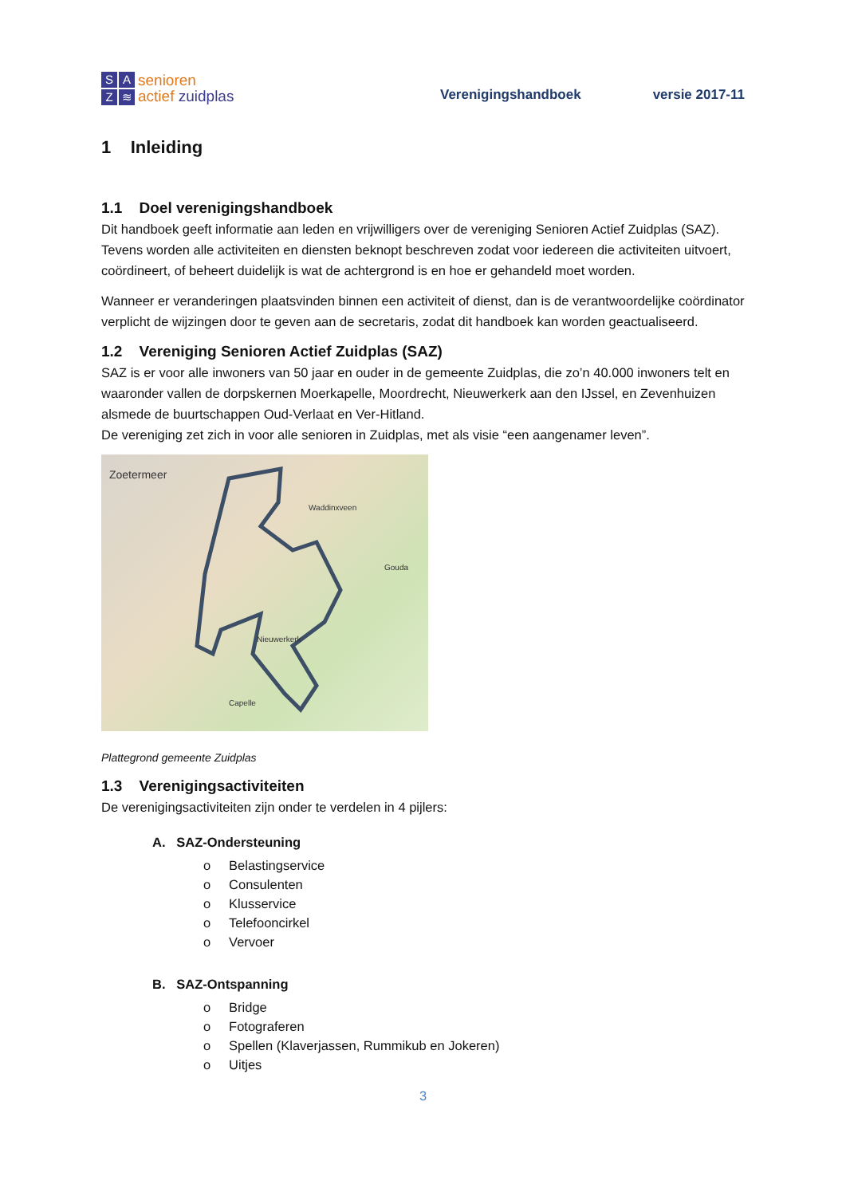SAZ ≋
senioren
actief zuidplas
Verenigingshandboek
versie 2017-11
1 Inleiding
1.1 Doel verenigingshandboek
Dit handboek geeft informatie aan leden en vrijwilligers over de vereniging Senioren Actief Zuidplas (SAZ). Tevens worden alle activiteiten en diensten beknopt beschreven zodat voor iedereen die activiteiten uitvoert, coördineert, of beheert duidelijk is wat de achtergrond is en hoe er gehandeld moet worden.
Wanneer er veranderingen plaatsvinden binnen een activiteit of dienst, dan is de verantwoordelijke coördinator verplicht de wijzingen door te geven aan de secretaris, zodat dit handboek kan worden geactualiseerd.
1.2 Vereniging Senioren Actief Zuidplas (SAZ)
SAZ is er voor alle inwoners van 50 jaar en ouder in de gemeente Zuidplas, die zo’n 40.000 inwoners telt en waaronder vallen de dorpskernen Moerkapelle, Moordrecht, Nieuwerkerk aan den IJssel, en Zevenhuizen alsmede de buurtschappen Oud-Verlaat en Ver-Hitland.
De vereniging zet zich in voor alle senioren in Zuidplas, met als visie “een aangenamer leven”.
Zoetermeer
Waddinxveen
Gouda
Nieuwerkerk
Capelle
Plattegrond gemeente Zuidplas
1.3 Verenigingsactiviteiten
De verenigingsactiviteiten zijn onder te verdelen in 4 pijlers:
A. SAZ-Ondersteuning
o Belastingservice
o Consulenten
o Klusservice
o Telefooncirkel
o Vervoer
B. SAZ-Ontspanning
o Bridge
o Fotograferen
o Spellen (Klaverjassen, Rummikub en Jokeren)
o Uitjes
3